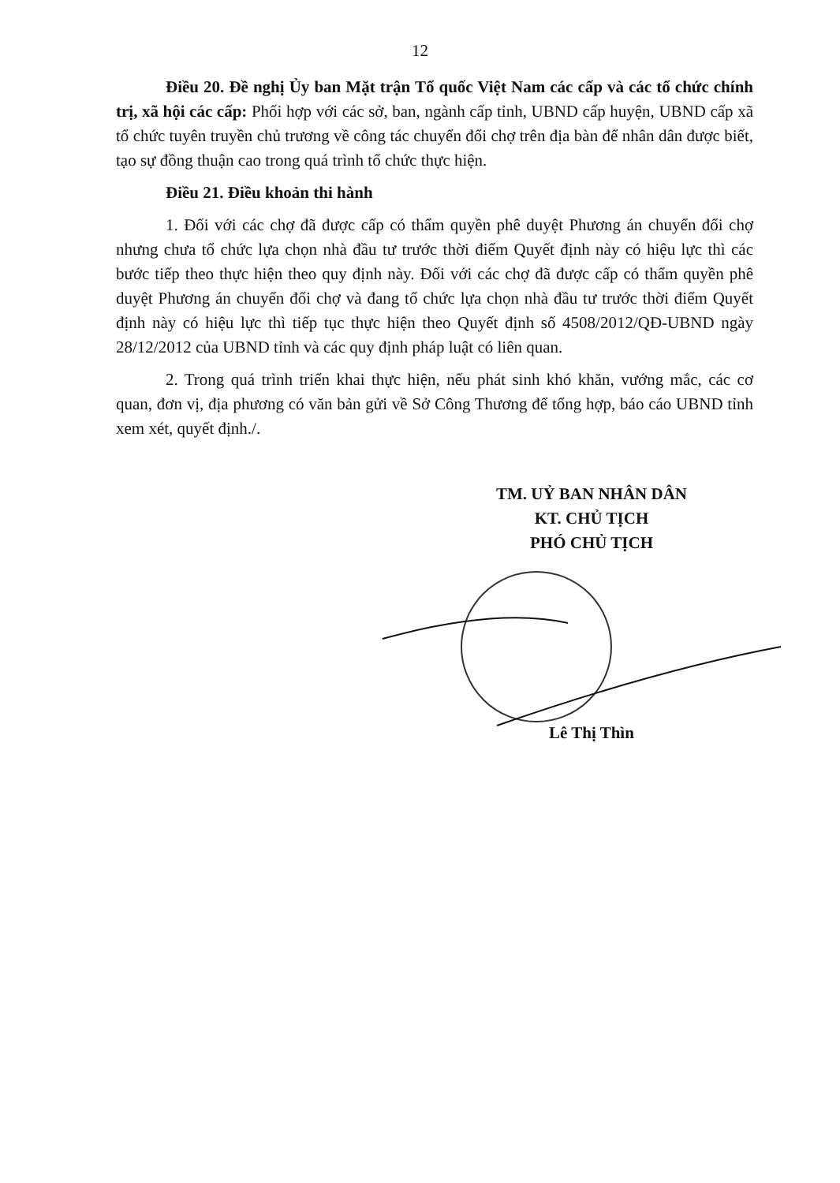12
Điều 20. Đề nghị Ủy ban Mặt trận Tổ quốc Việt Nam các cấp và các tổ chức chính trị, xã hội các cấp: Phối hợp với các sở, ban, ngành cấp tỉnh, UBND cấp huyện, UBND cấp xã tổ chức tuyên truyền chủ trương về công tác chuyển đổi chợ trên địa bàn để nhân dân được biết, tạo sự đồng thuận cao trong quá trình tổ chức thực hiện.
Điều 21. Điều khoản thi hành
1. Đối với các chợ đã được cấp có thẩm quyền phê duyệt Phương án chuyển đổi chợ nhưng chưa tổ chức lựa chọn nhà đầu tư trước thời điểm Quyết định này có hiệu lực thì các bước tiếp theo thực hiện theo quy định này. Đối với các chợ đã được cấp có thẩm quyền phê duyệt Phương án chuyển đổi chợ và đang tổ chức lựa chọn nhà đầu tư trước thời điểm Quyết định này có hiệu lực thì tiếp tục thực hiện theo Quyết định số 4508/2012/QĐ-UBND ngày 28/12/2012 của UBND tỉnh và các quy định pháp luật có liên quan.
2. Trong quá trình triển khai thực hiện, nếu phát sinh khó khăn, vướng mắc, các cơ quan, đơn vị, địa phương có văn bản gửi về Sở Công Thương để tổng hợp, báo cáo UBND tỉnh xem xét, quyết định./.
TM. UỶ BAN NHÂN DÂN
KT. CHỦ TỊCH
PHÓ CHỦ TỊCH
Lê Thị Thìn